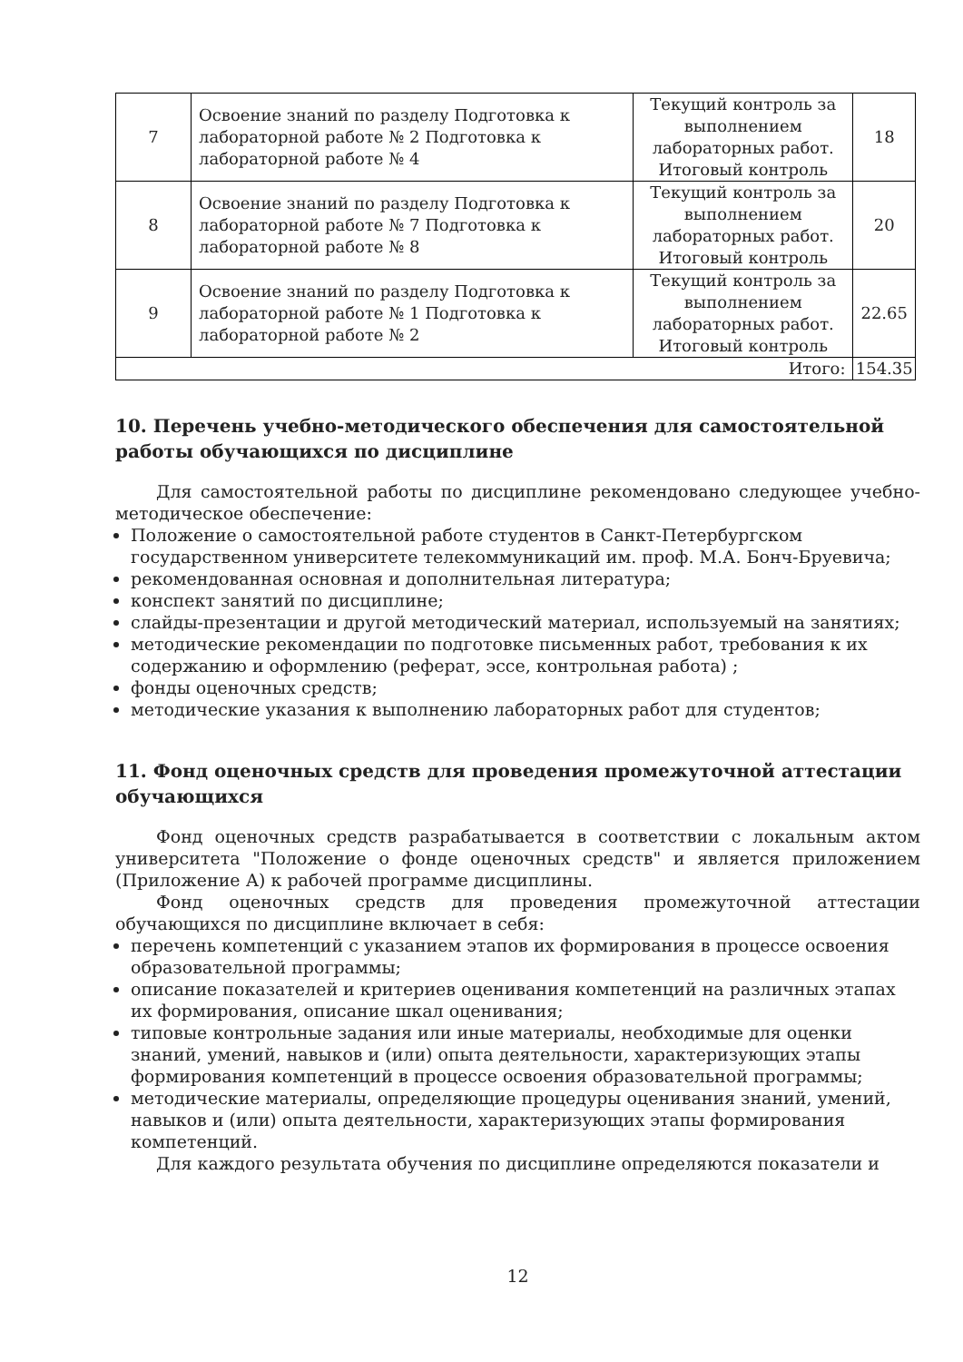| 7 | Освоение знаний по разделу Подготовка к лабораторной работе № 2 Подготовка к лабораторной работе № 4 | Текущий контроль за выполнением лабораторных работ. Итоговый контроль | 18 |
| 8 | Освоение знаний по разделу Подготовка к лабораторной работе № 7 Подготовка к лабораторной работе № 8 | Текущий контроль за выполнением лабораторных работ. Итоговый контроль | 20 |
| 9 | Освоение знаний по разделу Подготовка к лабораторной работе № 1 Подготовка к лабораторной работе № 2 | Текущий контроль за выполнением лабораторных работ. Итоговый контроль | 22.65 |
| Итого: | | | 154.35 |
10. Перечень учебно-методического обеспечения для самостоятельной работы обучающихся по дисциплине
Для самостоятельной работы по дисциплине рекомендовано следующее учебно-методическое обеспечение:
Положение о самостоятельной работе студентов в Санкт-Петербургском государственном университете телекоммуникаций им. проф. М.А. Бонч-Бруевича;
рекомендованная основная и дополнительная литература;
конспект занятий по дисциплине;
слайды-презентации и другой методический материал, используемый на занятиях;
методические рекомендации по подготовке письменных работ, требования к их содержанию и оформлению (реферат, эссе, контрольная работа) ;
фонды оценочных средств;
методические указания к выполнению лабораторных работ для студентов;
11. Фонд оценочных средств для проведения промежуточной аттестации обучающихся
Фонд оценочных средств разрабатывается в соответствии с локальным актом университета "Положение о фонде оценочных средств" и является приложением (Приложение А) к рабочей программе дисциплины.
Фонд оценочных средств для проведения промежуточной аттестации обучающихся по дисциплине включает в себя:
перечень компетенций с указанием этапов их формирования в процессе освоения образовательной программы;
описание показателей и критериев оценивания компетенций на различных этапах их формирования, описание шкал оценивания;
типовые контрольные задания или иные материалы, необходимые для оценки знаний, умений, навыков и (или) опыта деятельности, характеризующих этапы формирования компетенций в процессе освоения образовательной программы;
методические материалы, определяющие процедуры оценивания знаний, умений, навыков и (или) опыта деятельности, характеризующих этапы формирования компетенций.
Для каждого результата обучения по дисциплине определяются показатели и
12